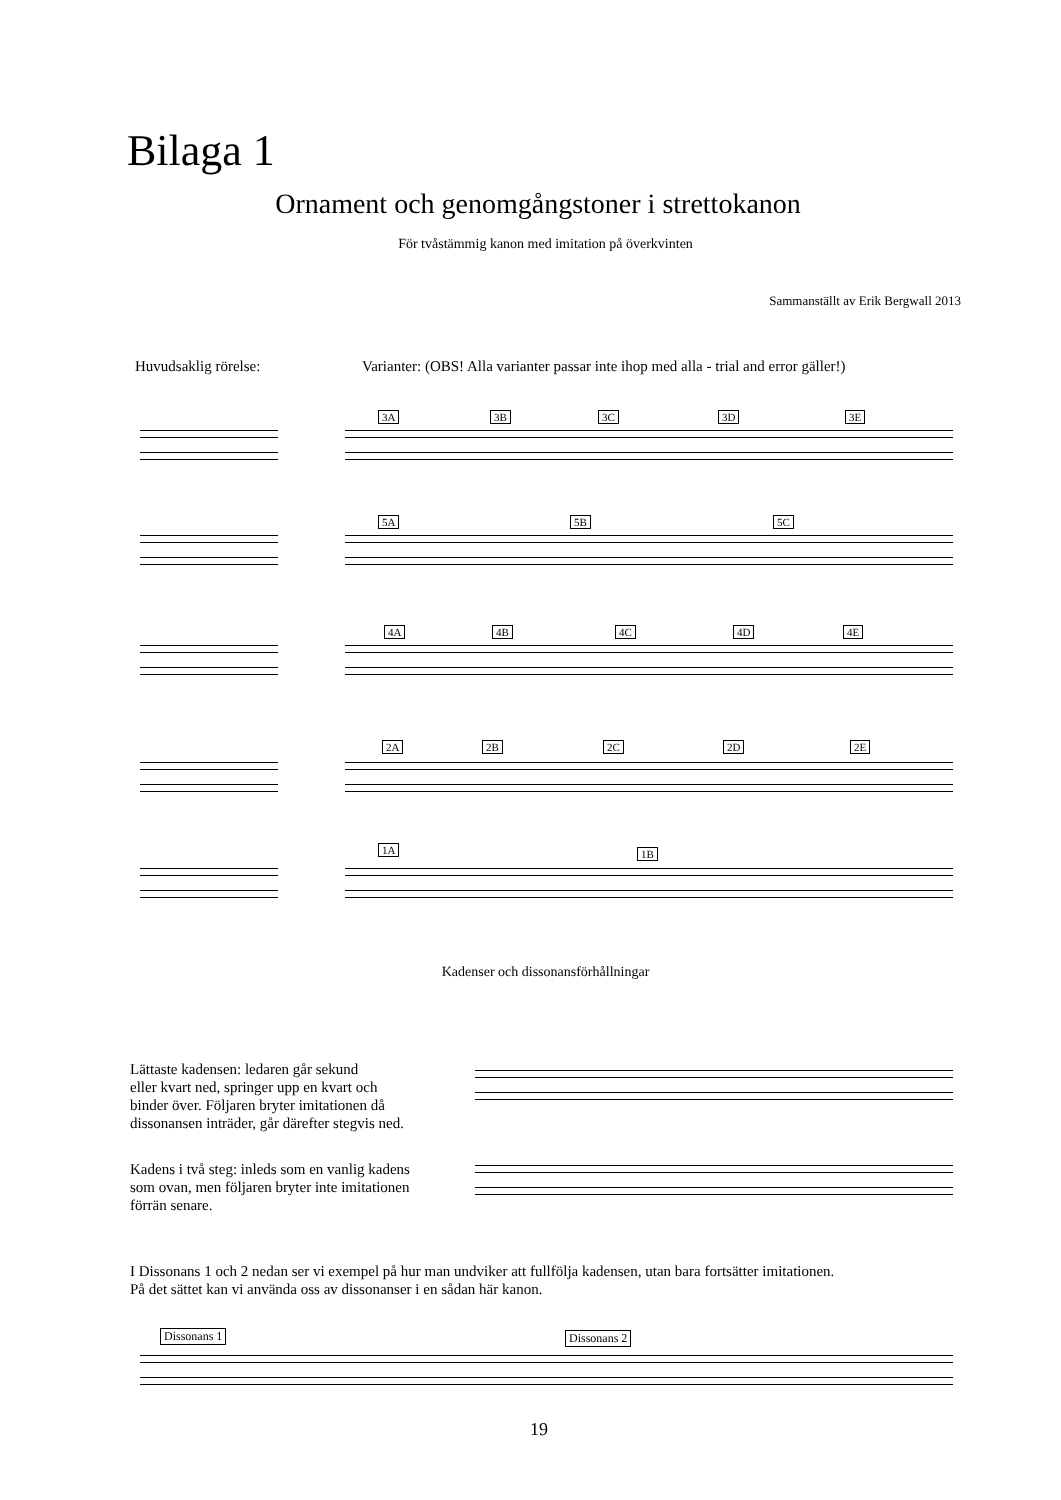Bilaga 1
Ornament och genomgångstoner i strettokanon
För tvåstämmig kanon med imitation på överkvinten
Sammanställt av Erik Bergwall 2013
Huvudsaklig rörelse:
Varianter: (OBS! Alla varianter passar inte ihop med alla - trial and error gäller!)
3A 3B 3C 3D 3E
5A 5B 5C
4A 4B 4C 4D 4E
2A 2B 2C 2D 2E
1A 1B
Kadenser och dissonansförhållningar
Lättaste kadensen: ledaren går sekund
eller kvart ned, springer upp en kvart och
binder över. Följaren bryter imitationen då
dissonansen inträder, går därefter stegvis ned.
Kadens i två steg: inleds som en vanlig kadens
som ovan, men följaren bryter inte imitationen
förrän senare.
I Dissonans 1 och 2 nedan ser vi exempel på hur man undviker att fullfölja kadensen, utan bara fortsätter imitationen.
På det sättet kan vi använda oss av dissonanser i en sådan här kanon.
Dissonans 1 Dissonans 2
19